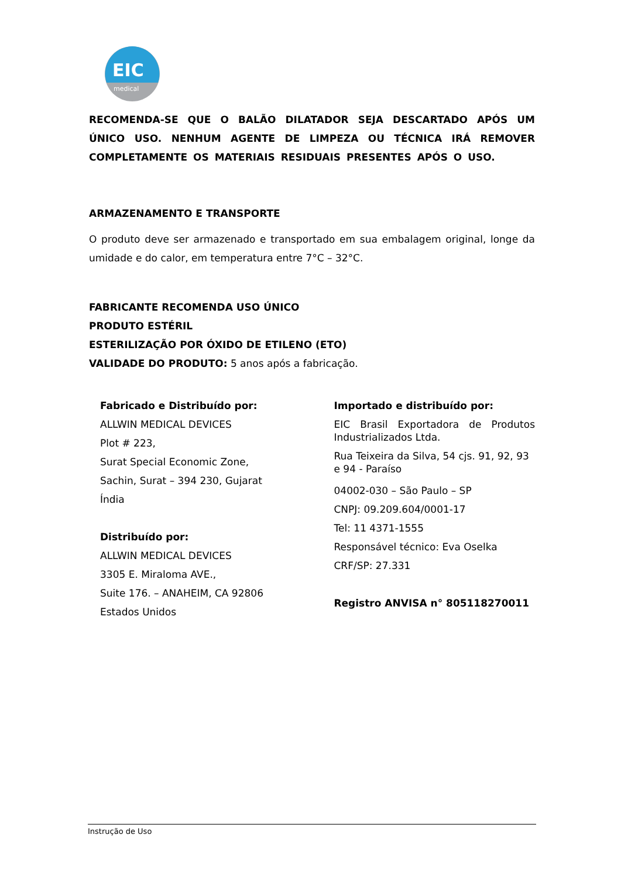EIC
medical
RECOMENDA-SE QUE O BALÃO DILATADOR SEJA DESCARTADO APÓS UM ÚNICO USO. NENHUM AGENTE DE LIMPEZA OU TÉCNICA IRÁ REMOVER COMPLETAMENTE OS MATERIAIS RESIDUAIS PRESENTES APÓS O USO.
ARMAZENAMENTO E TRANSPORTE
O produto deve ser armazenado e transportado em sua embalagem original, longe da umidade e do calor, em temperatura entre 7°C – 32°C.
FABRICANTE RECOMENDA USO ÚNICO
PRODUTO ESTÉRIL
ESTERILIZAÇÃO POR ÓXIDO DE ETILENO (ETO)
VALIDADE DO PRODUTO: 5 anos após a fabricação.
Fabricado e Distribuído por:
ALLWIN MEDICAL DEVICES
Plot # 223,
Surat Special Economic Zone,
Sachin, Surat – 394 230, Gujarat
Índia
Distribuído por:
ALLWIN MEDICAL DEVICES
3305 E. Miraloma AVE.,
Suite 176. – ANAHEIM, CA 92806
Estados Unidos
Importado e distribuído por:
EIC Brasil Exportadora de Produtos Industrializados Ltda.
Rua Teixeira da Silva, 54 cjs. 91, 92, 93 e 94 - Paraíso
04002-030 – São Paulo – SP
CNPJ: 09.209.604/0001-17
Tel: 11 4371-1555
Responsável técnico: Eva Oselka
CRF/SP: 27.331
Registro ANVISA n° 805118270011
Instrução de Uso